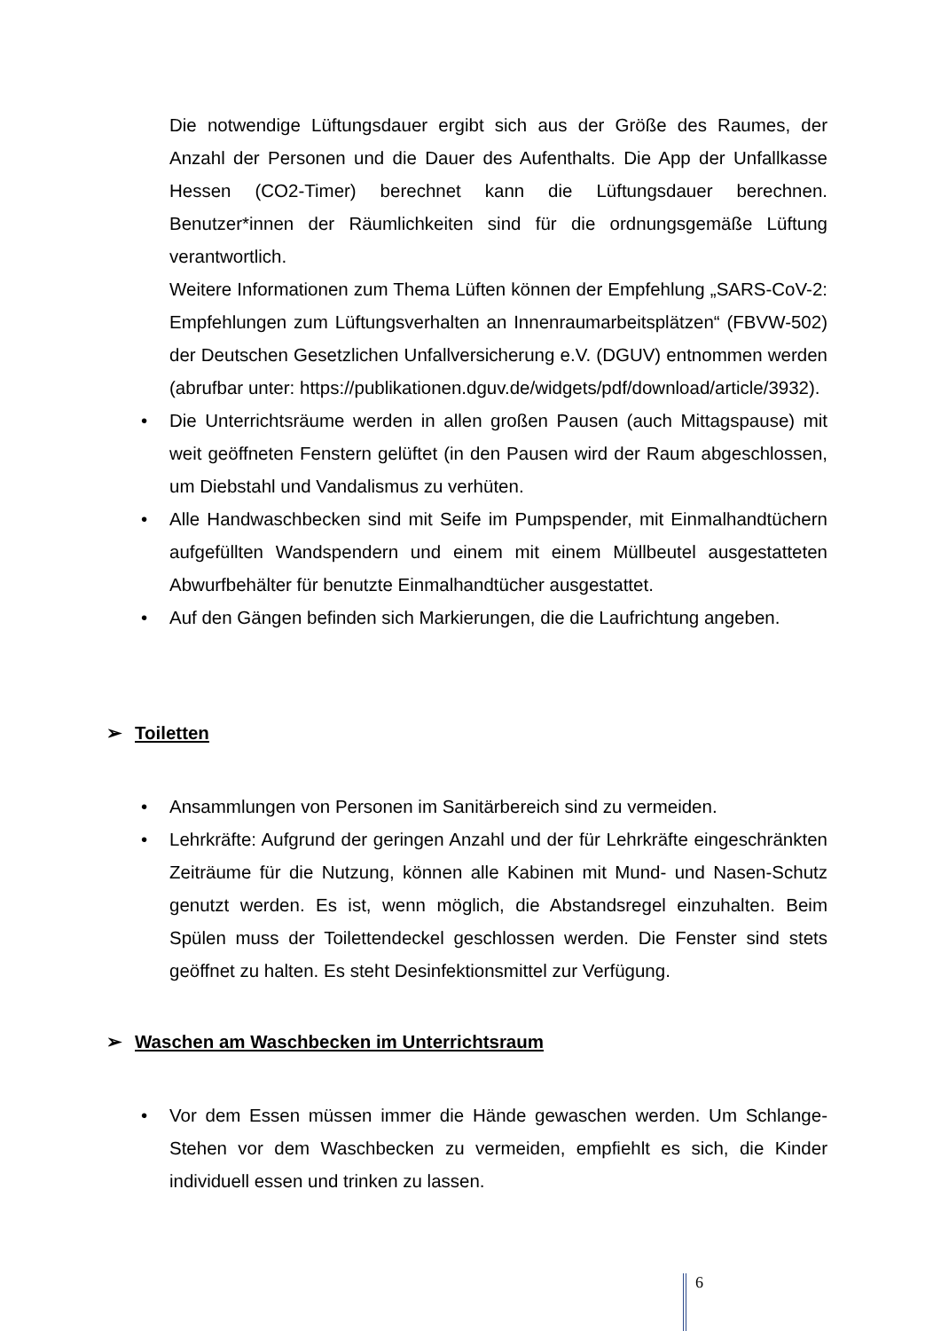Die notwendige Lüftungsdauer ergibt sich aus der Größe des Raumes, der Anzahl der Personen und die Dauer des Aufenthalts. Die App der Unfallkasse Hessen (CO2-Timer) berechnet kann die Lüftungsdauer berechnen. Benutzer*innen der Räumlichkeiten sind für die ordnungsgemäße Lüftung verantwortlich.
Weitere Informationen zum Thema Lüften können der Empfehlung „SARS-CoV-2: Empfehlungen zum Lüftungsverhalten an Innenraumarbeitsplätzen“ (FBVW-502) der Deutschen Gesetzlichen Unfallversicherung e.V. (DGUV) entnommen werden (abrufbar unter: https://publikationen.dguv.de/widgets/pdf/download/article/3932).
• Die Unterrichtsräume werden in allen großen Pausen (auch Mittagspause) mit weit geöffneten Fenstern gelüftet (in den Pausen wird der Raum abgeschlossen, um Diebstahl und Vandalismus zu verhüten.
• Alle Handwaschbecken sind mit Seife im Pumpspender, mit Einmalhandtüchern aufgefüllten Wandspendern und einem mit einem Müllbeutel ausgestatteten Abwurfbehälter für benutzte Einmalhandtücher ausgestattet.
• Auf den Gängen befinden sich Markierungen, die die Laufrichtung angeben.
➢ Toiletten
• Ansammlungen von Personen im Sanitärbereich sind zu vermeiden.
• Lehrkräfte: Aufgrund der geringen Anzahl und der für Lehrkräfte eingeschränkten Zeiträume für die Nutzung, können alle Kabinen mit Mund- und Nasen-Schutz genutzt werden. Es ist, wenn möglich, die Abstandsregel einzuhalten. Beim Spülen muss der Toilettendeckel geschlossen werden. Die Fenster sind stets geöffnet zu halten. Es steht Desinfektionsmittel zur Verfügung.
➢ Waschen am Waschbecken im Unterrichtsraum
• Vor dem Essen müssen immer die Hände gewaschen werden. Um Schlange-Stehen vor dem Waschbecken zu vermeiden, empfiehlt es sich, die Kinder individuell essen und trinken zu lassen.
6